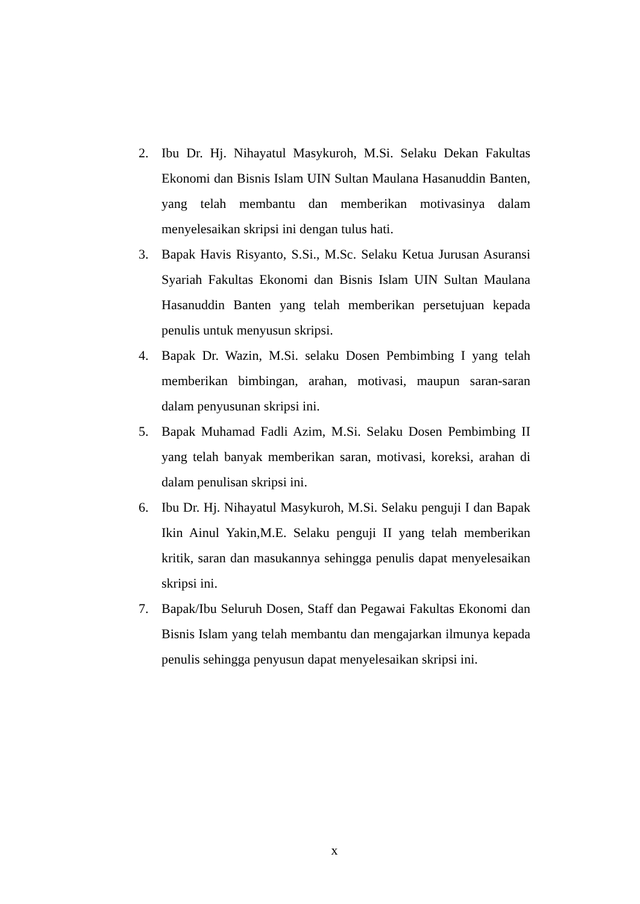2. Ibu Dr. Hj. Nihayatul Masykuroh, M.Si. Selaku Dekan Fakultas Ekonomi dan Bisnis Islam UIN Sultan Maulana Hasanuddin Banten, yang telah membantu dan memberikan motivasinya dalam menyelesaikan skripsi ini dengan tulus hati.
3. Bapak Havis Risyanto, S.Si., M.Sc. Selaku Ketua Jurusan Asuransi Syariah Fakultas Ekonomi dan Bisnis Islam UIN Sultan Maulana Hasanuddin Banten yang telah memberikan persetujuan kepada penulis untuk menyusun skripsi.
4. Bapak Dr. Wazin, M.Si. selaku Dosen Pembimbing I yang telah memberikan bimbingan, arahan, motivasi, maupun saran-saran dalam penyusunan skripsi ini.
5. Bapak Muhamad Fadli Azim, M.Si. Selaku Dosen Pembimbing II yang telah banyak memberikan saran, motivasi, koreksi, arahan di dalam penulisan skripsi ini.
6. Ibu Dr. Hj. Nihayatul Masykuroh, M.Si. Selaku penguji I dan Bapak Ikin Ainul Yakin,M.E. Selaku penguji II yang telah memberikan kritik, saran dan masukannya sehingga penulis dapat menyelesaikan skripsi ini.
7. Bapak/Ibu Seluruh Dosen, Staff dan Pegawai Fakultas Ekonomi dan Bisnis Islam yang telah membantu dan mengajarkan ilmunya kepada penulis sehingga penyusun dapat menyelesaikan skripsi ini.
x